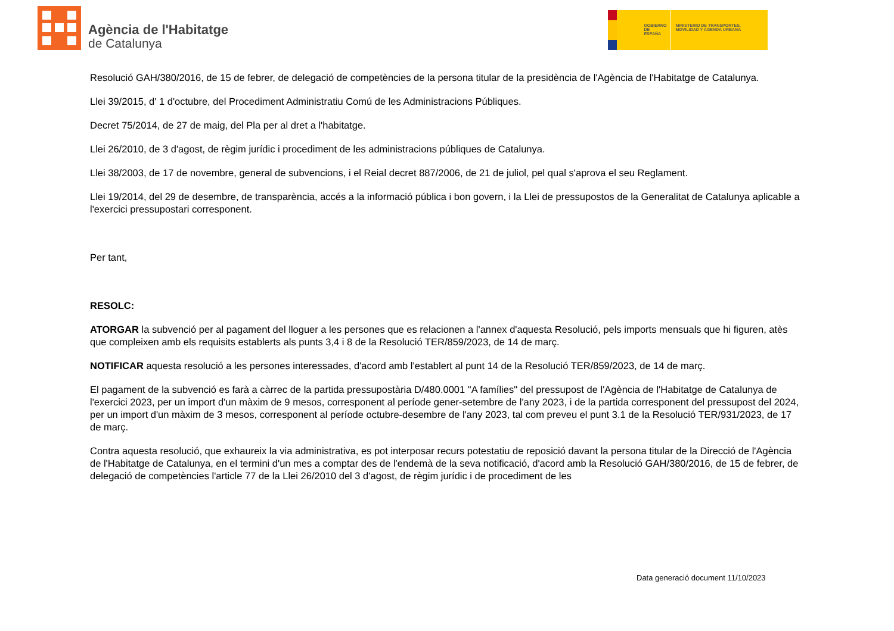Agència de l'Habitatge
de Catalunya
GOBIERNO DE ESPAÑA
MINISTERIO DE TRANSPORTES, MOVILIDAD Y AGENDA URBANA
Resolució GAH/380/2016, de 15 de febrer, de delegació de competències de la persona titular de la presidència de l'Agència de l'Habitatge de Catalunya.
Llei 39/2015, d' 1 d'octubre, del Procediment Administratiu Comú de les Administracions Públiques.
Decret 75/2014, de 27 de maig, del Pla per al dret a l'habitatge.
Llei 26/2010, de 3 d'agost, de règim jurídic i procediment de les administracions públiques de Catalunya.
Llei 38/2003, de 17 de novembre, general de subvencions, i el Reial decret 887/2006, de 21 de juliol, pel qual s'aprova el seu Reglament.
Llei 19/2014, del 29 de desembre, de transparència, accés a la informació pública i bon govern, i la Llei de pressupostos de la Generalitat de Catalunya aplicable a l'exercici pressupostari corresponent.
Per tant,
RESOLC:
ATORGAR la subvenció per al pagament del lloguer a les persones que es relacionen a l'annex d'aquesta Resolució, pels imports mensuals que hi figuren, atès que compleixen amb els requisits establerts als punts 3,4 i 8 de la Resolució TER/859/2023, de 14 de març.
NOTIFICAR aquesta resolució a les persones interessades, d'acord amb l'establert al punt 14 de la Resolució TER/859/2023, de 14 de març.
El pagament de la subvenció es farà a càrrec de la partida pressupostària D/480.0001 "A famílies" del pressupost de l'Agència de l'Habitatge de Catalunya de l'exercici 2023, per un import d'un màxim de 9 mesos, corresponent al període gener-setembre de l'any 2023, i de la partida corresponent del pressupost del 2024, per un import d'un màxim de 3 mesos, corresponent al període octubre-desembre de l'any 2023, tal com preveu el punt 3.1 de la Resolució TER/931/2023, de 17 de març.
Contra aquesta resolució, que exhaureix la via administrativa, es pot interposar recurs potestatiu de reposició davant la persona titular de la Direcció de l'Agència de l'Habitatge de Catalunya, en el termini d'un mes a comptar des de l'endemà de la seva notificació, d'acord amb la Resolució GAH/380/2016, de 15 de febrer, de delegació de competències l'article 77 de la Llei 26/2010 del 3 d'agost, de règim jurídic i de procediment de les
Data generació document 11/10/2023